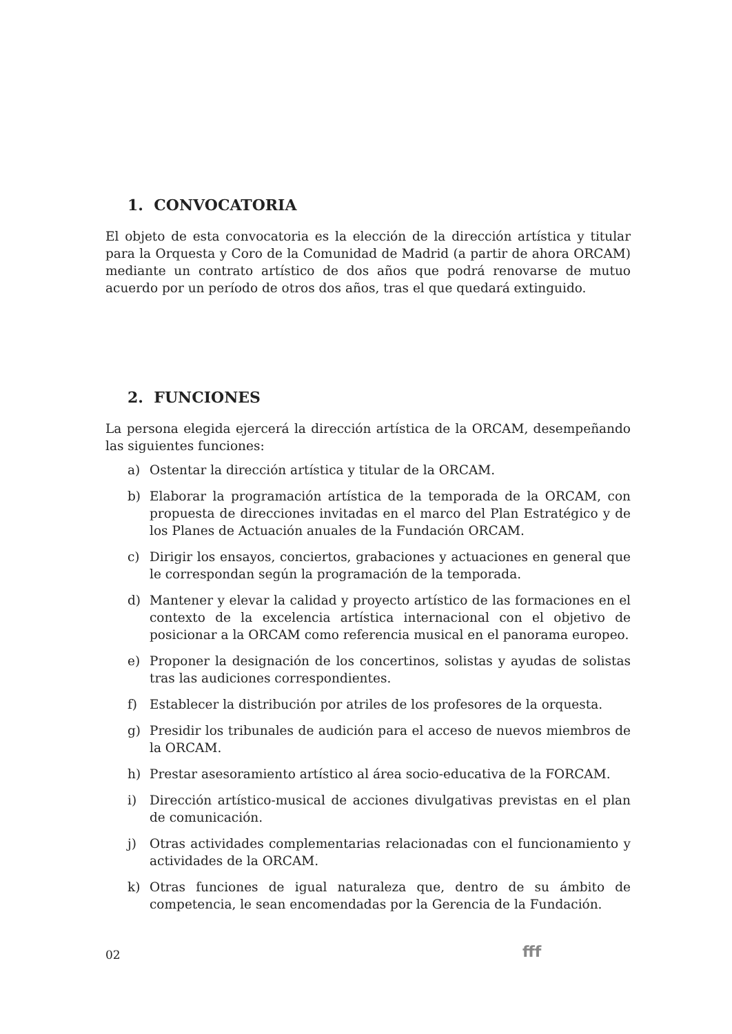1. CONVOCATORIA
El objeto de esta convocatoria es la elección de la dirección artística y titular para la Orquesta y Coro de la Comunidad de Madrid (a partir de ahora ORCAM) mediante un contrato artístico de dos años que podrá renovarse de mutuo acuerdo por un período de otros dos años, tras el que quedará extinguido.
2. FUNCIONES
La persona elegida ejercerá la dirección artística de la ORCAM, desempeñando las siguientes funciones:
a) Ostentar la dirección artística y titular de la ORCAM.
b) Elaborar la programación artística de la temporada de la ORCAM, con propuesta de direcciones invitadas en el marco del Plan Estratégico y de los Planes de Actuación anuales de la Fundación ORCAM.
c) Dirigir los ensayos, conciertos, grabaciones y actuaciones en general que le correspondan según la programación de la temporada.
d) Mantener y elevar la calidad y proyecto artístico de las formaciones en el contexto de la excelencia artística internacional con el objetivo de posicionar a la ORCAM como referencia musical en el panorama europeo.
e) Proponer la designación de los concertinos, solistas y ayudas de solistas tras las audiciones correspondientes.
f) Establecer la distribución por atriles de los profesores de la orquesta.
g) Presidir los tribunales de audición para el acceso de nuevos miembros de la ORCAM.
h) Prestar asesoramiento artístico al área socio-educativa de la FORCAM.
i) Dirección artístico-musical de acciones divulgativas previstas en el plan de comunicación.
j) Otras actividades complementarias relacionadas con el funcionamiento y actividades de la ORCAM.
k) Otras funciones de igual naturaleza que, dentro de su ámbito de competencia, le sean encomendadas por la Gerencia de la Fundación.
02 fff